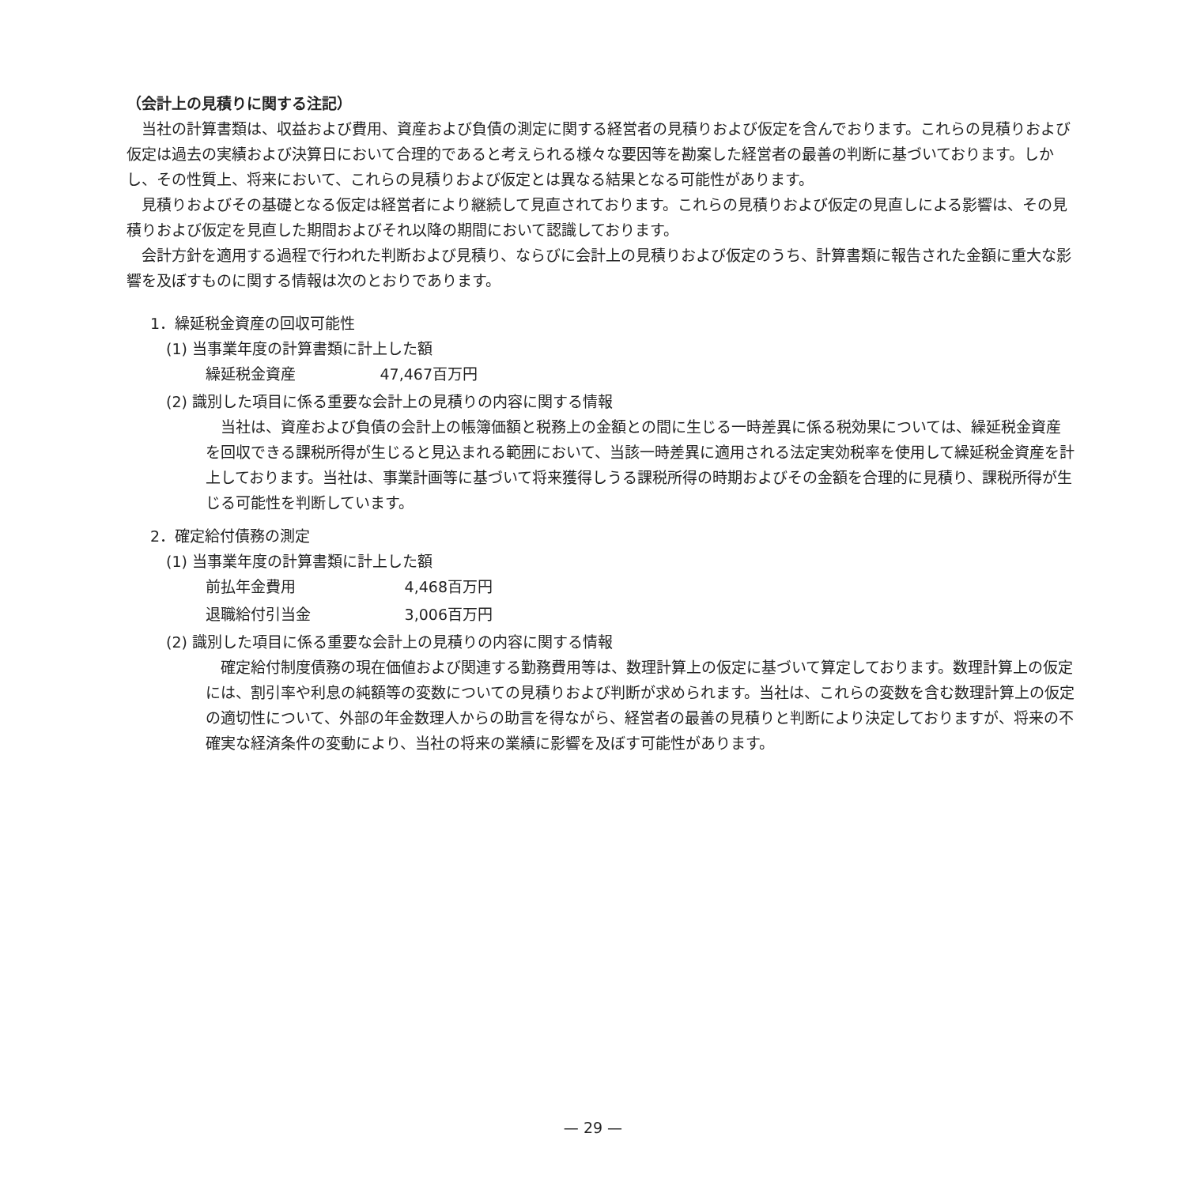（会計上の見積りに関する注記）
当社の計算書類は、収益および費用、資産および負債の測定に関する経営者の見積りおよび仮定を含んでおります。これらの見積りおよび仮定は過去の実績および決算日において合理的であると考えられる様々な要因等を勘案した経営者の最善の判断に基づいております。しかし、その性質上、将来において、これらの見積りおよび仮定とは異なる結果となる可能性があります。
見積りおよびその基礎となる仮定は経営者により継続して見直されております。これらの見積りおよび仮定の見直しによる影響は、その見積りおよび仮定を見直した期間およびそれ以降の期間において認識しております。
会計方針を適用する過程で行われた判断および見積り、ならびに会計上の見積りおよび仮定のうち、計算書類に報告された金額に重大な影響を及ぼすものに関する情報は次のとおりであります。
1．繰延税金資産の回収可能性
(1) 当事業年度の計算書類に計上した額
| 繰延税金資産 | 47,467百万円 |
(2) 識別した項目に係る重要な会計上の見積りの内容に関する情報
当社は、資産および負債の会計上の帳簿価額と税務上の金額との間に生じる一時差異に係る税効果については、繰延税金資産を回収できる課税所得が生じると見込まれる範囲において、当該一時差異に適用される法定実効税率を使用して繰延税金資産を計上しております。当社は、事業計画等に基づいて将来獲得しうる課税所得の時期およびその金額を合理的に見積り、課税所得が生じる可能性を判断しています。
2．確定給付債務の測定
(1) 当事業年度の計算書類に計上した額
| 前払年金費用 | 4,468百万円 |
| 退職給付引当金 | 3,006百万円 |
(2) 識別した項目に係る重要な会計上の見積りの内容に関する情報
確定給付制度債務の現在価値および関連する勤務費用等は、数理計算上の仮定に基づいて算定しております。数理計算上の仮定には、割引率や利息の純額等の変数についての見積りおよび判断が求められます。当社は、これらの変数を含む数理計算上の仮定の適切性について、外部の年金数理人からの助言を得ながら、経営者の最善の見積りと判断により決定しておりますが、将来の不確実な経済条件の変動により、当社の将来の業績に影響を及ぼす可能性があります。
— 29 —